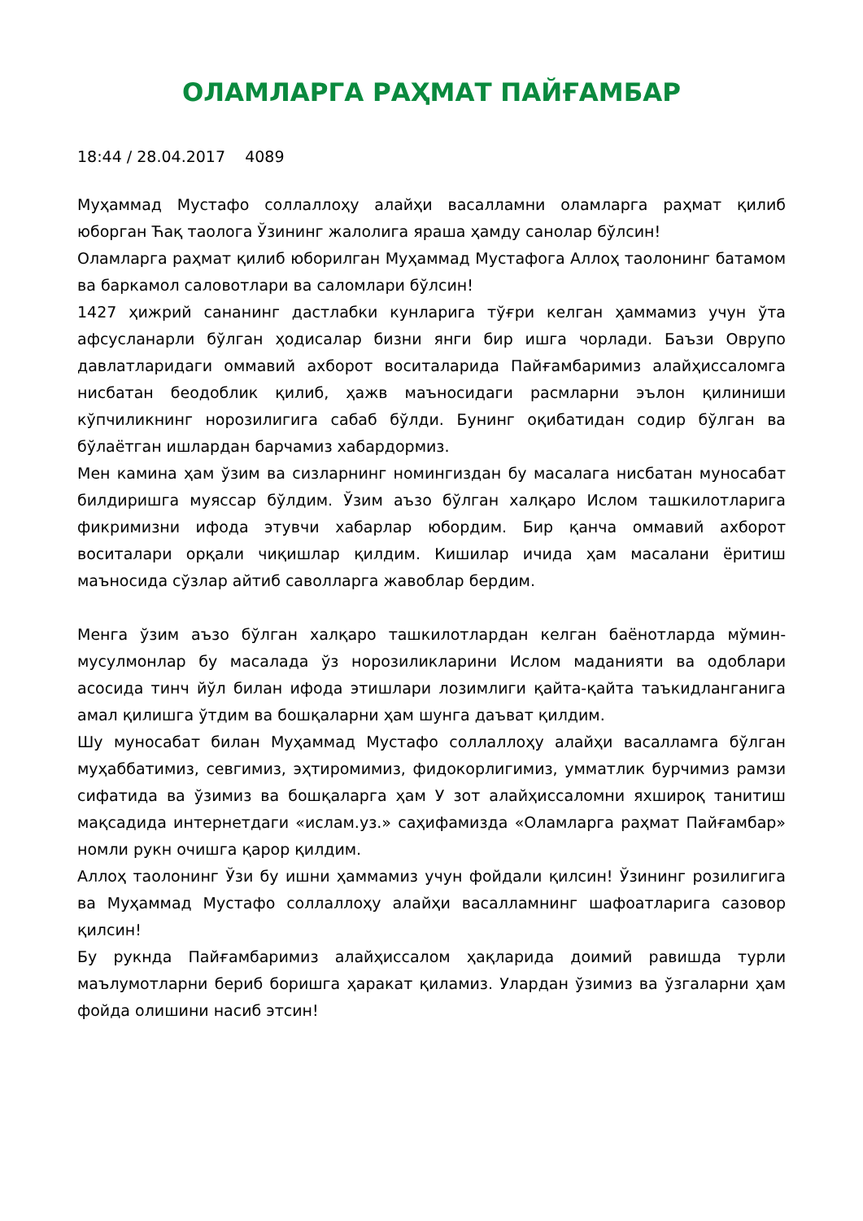ОЛАМЛАРГА РАҲМАТ ПАЙҒАМБАР
18:44 / 28.04.2017 4089
Муҳаммад Мустафо соллаллоҳу алайҳи васалламни оламларга раҳмат қилиб юборган Ћақ таолога Ўзининг жалолига яраша ҳамду санолар бўлсин!
Оламларга раҳмат қилиб юборилган Муҳаммад Мустафога Аллоҳ таолонинг батамом ва баркамол саловотлари ва саломлари бўлсин!
1427 ҳижрий сананинг дастлабки кунларига тўғри келган ҳаммамиз учун ўта афсусланарли бўлган ҳодисалар бизни янги бир ишга чорлади. Баъзи Оврупо давлатларидаги оммавий ахборот воситаларида Пайғамбаримиз алайҳиссаломга нисбатан беодоблик қилиб, ҳажв маъносидаги расмларни эълон қилиниши кўпчиликнинг норозилигига сабаб бўлди. Бунинг оқибатидан содир бўлган ва бўлаётган ишлардан барчамиз хабардормиз.
Мен камина ҳам ўзим ва сизларнинг номингиздан бу масалага нисбатан муносабат билдиришга муяссар бўлдим. Ўзим аъзо бўлган халқаро Ислом ташкилотларига фикримизни ифода этувчи хабарлар юбордим. Бир қанча оммавий ахборот воситалари орқали чиқишлар қилдим. Кишилар ичида ҳам масалани ёритиш маъносида сўзлар айтиб саволларга жавоблар бердим.
Менга ўзим аъзо бўлган халқаро ташкилотлардан келган баёнотларда мўмин-мусулмонлар бу масалада ўз норозиликларини Ислом маданияти ва одоблари асосида тинч йўл билан ифода этишлари лозимлиги қайта-қайта таъкидланганига амал қилишга ўтдим ва бошқаларни ҳам шунга даъват қилдим.
Шу муносабат билан Муҳаммад Мустафо соллаллоҳу алайҳи васалламга бўлган муҳаббатимиз, севгимиз, эҳтиромимиз, фидокорлигимиз, умматлик бурчимиз рамзи сифатида ва ўзимиз ва бошқаларга ҳам У зот алайҳиссаломни яхшироқ танитиш мақсадида интернетдаги «ислам.уз.» саҳифамизда «Оламларга раҳмат Пайғамбар» номли рукн очишга қарор қилдим.
Аллоҳ таолонинг Ўзи бу ишни ҳаммамиз учун фойдали қилсин! Ўзининг розилигига ва Муҳаммад Мустафо соллаллоҳу алайҳи васалламнинг шафоатларига сазовор қилсин!
Бу рукнда Пайғамбаримиз алайҳиссалом ҳақларида доимий равишда турли маълумотларни бериб боришга ҳаракат қиламиз. Улардан ўзимиз ва ўзгаларни ҳам фойда олишини насиб этсин!